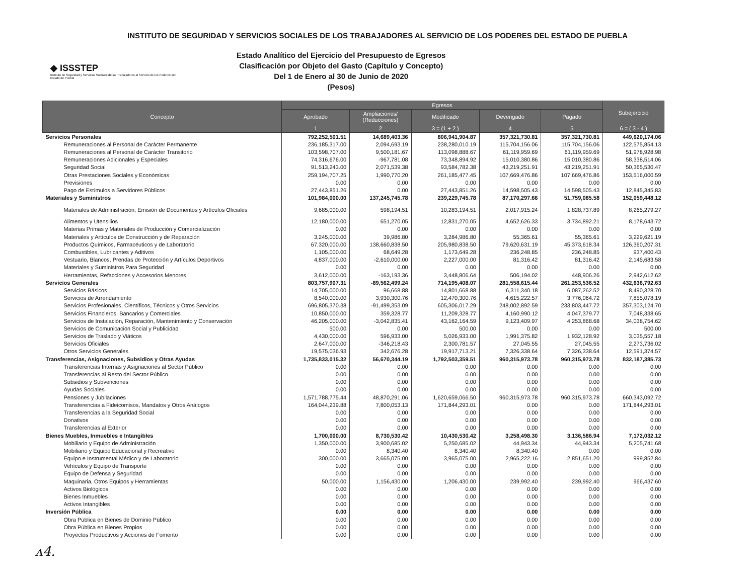INSTITUTO DE SEGURIDAD Y SERVICIOS SOCIALES DE LOS TRABAJADORES AL SERVICIO DE LOS PODERES DEL ESTADO DE PUEBLA
◆ ISSSTEP
Instituto de Seguridad y Servicios Sociales de los Trabajadores al Servicio de los Poderes del Estado de Puebla
Estado Analítico del Ejercicio del Presupuesto de Egresos
Clasificación por Objeto del Gasto (Capítulo y Concepto)
Del 1 de Enero al 30 de Junio de 2020
(Pesos)
| Concepto | Egresos | | | | | Subejercicio |
| --- | --- | --- | --- | --- | --- | --- |
| | Aprobado | Ampliaciones/ (Reducciones) | Modificado | Devengado | Pagado | |
| | 1 | 2 | 3 = (1 + 2 ) | 4 | 5 | 6 = ( 3 - 4 ) |
| Servicios Personales | 792,252,501.51 | 14,689,403.36 | 806,941,904.87 | 357,321,730.81 | 357,321,730.81 | 449,620,174.06 |
| Remuneraciones al Personal de Carácter Permanente | 236,185,317.00 | 2,094,693.19 | 238,280,010.19 | 115,704,156.06 | 115,704,156.06 | 122,575,854.13 |
| Remuneraciones al Personal de Carácter Transitorio | 103,598,707.00 | 9,500,181.67 | 113,098,888.67 | 61,119,959.69 | 61,119,959.69 | 51,978,928.98 |
| Remuneraciones Adicionales y Especiales | 74,316,676.00 | -967,781.08 | 73,348,894.92 | 15,010,380.86 | 15,010,380.86 | 58,338,514.06 |
| Seguridad Social | 91,513,243.00 | 2,071,539.38 | 93,584,782.38 | 43,219,251.91 | 43,219,251.91 | 50,365,530.47 |
| Otras Prestaciones Sociales y Económicas | 259,194,707.25 | 1,990,770.20 | 261,185,477.45 | 107,669,476.86 | 107,669,476.86 | 153,516,000.59 |
| Previsiones | 0.00 | 0.00 | 0.00 | 0.00 | 0.00 | 0.00 |
| Pago de Estímulos a Servidores Públicos | 27,443,851.26 | 0.00 | 27,443,851.26 | 14,598,505.43 | 14,598,505.43 | 12,845,345.83 |
| Materiales y Suministros | 101,984,000.00 | 137,245,745.78 | 239,229,745.78 | 87,170,297.66 | 51,759,085.58 | 152,059,448.12 |
| Materiales de Administración, Emisión de Documentos y Artículos Oficiales | 9,685,000.00 | 598,194.51 | 10,283,194.51 | 2,017,915.24 | 1,828,737.89 | 8,265,279.27 |
| Alimentos y Utensilios | 12,180,000.00 | 651,270.05 | 12,831,270.05 | 4,652,626.33 | 3,734,892.21 | 8,178,643.72 |
| Materias Primas y Materiales de Producción y Comercialización | 0.00 | 0.00 | 0.00 | 0.00 | 0.00 | 0.00 |
| Materiales y Artículos de Construcción y de Reparación | 3,245,000.00 | 39,986.80 | 3,284,986.80 | 55,365.61 | 55,365.61 | 3,229,621.19 |
| Productos Químicos, Farmacéuticos y de Laboratorio | 67,320,000.00 | 138,660,838.50 | 205,980,838.50 | 79,620,631.19 | 45,373,618.34 | 126,360,207.31 |
| Combustibles, Lubricantes y Aditivos | 1,105,000.00 | 68,649.28 | 1,173,649.28 | 236,248.85 | 236,248.85 | 937,400.43 |
| Vestuario, Blancos, Prendas de Protección y Artículos Deportivos | 4,837,000.00 | -2,610,000.00 | 2,227,000.00 | 81,316.42 | 81,316.42 | 2,145,683.58 |
| Materiales y Suministros Para Seguridad | 0.00 | 0.00 | 0.00 | 0.00 | 0.00 | 0.00 |
| Herramientas, Refacciones y Accesorios Menores | 3,612,000.00 | -163,193.36 | 3,448,806.64 | 506,194.02 | 448,906.26 | 2,942,612.62 |
| Servicios Generales | 803,757,907.31 | -89,562,499.24 | 714,195,408.07 | 281,558,615.44 | 261,253,536.52 | 432,636,792.63 |
| Servicios Básicos | 14,705,000.00 | 96,668.88 | 14,801,668.88 | 6,311,340.18 | 6,087,262.52 | 8,490,328.70 |
| Servicios de Arrendamiento | 8,540,000.00 | 3,930,300.76 | 12,470,300.76 | 4,615,222.57 | 3,776,064.72 | 7,855,078.19 |
| Servicios Profesionales, Científicos, Técnicos y Otros Servicios | 696,805,370.38 | -91,499,353.09 | 605,306,017.29 | 248,002,892.59 | 233,803,447.72 | 357,303,124.70 |
| Servicios Financieros, Bancarios y Comerciales | 10,850,000.00 | 359,328.77 | 11,209,328.77 | 4,160,990.12 | 4,047,379.77 | 7,048,338.65 |
| Servicios de Instalación, Reparación, Mantenimiento y Conservación | 46,205,000.00 | -3,042,835.41 | 43,162,164.59 | 9,123,409.97 | 4,253,868.68 | 34,038,754.62 |
| Servicios de Comunicación Social y Publicidad | 500.00 | 0.00 | 500.00 | 0.00 | 0.00 | 500.00 |
| Servicios de Traslado y Viáticos | 4,430,000.00 | 596,933.00 | 5,026,933.00 | 1,991,375.82 | 1,932,128.92 | 3,035,557.18 |
| Servicios Oficiales | 2,647,000.00 | -346,218.43 | 2,300,781.57 | 27,045.55 | 27,045.55 | 2,273,736.02 |
| Otros Servicios Generales | 19,575,036.93 | 342,676.28 | 19,917,713.21 | 7,326,338.64 | 7,326,338.64 | 12,591,374.57 |
| Transferencias, Asignaciones, Subsidios y Otras Ayudas | 1,735,833,015.32 | 56,670,344.19 | 1,792,503,359.51 | 960,315,973.78 | 960,315,973.78 | 832,187,385.73 |
| Transferencias Internas y Asignaciones al Sector Público | 0.00 | 0.00 | 0.00 | 0.00 | 0.00 | 0.00 |
| Transferencias al Resto del Sector Público | 0.00 | 0.00 | 0.00 | 0.00 | 0.00 | 0.00 |
| Subsidios y Subvenciones | 0.00 | 0.00 | 0.00 | 0.00 | 0.00 | 0.00 |
| Ayudas Sociales | 0.00 | 0.00 | 0.00 | 0.00 | 0.00 | 0.00 |
| Pensiones y Jubilaciones | 1,571,788,775.44 | 48,870,291.06 | 1,620,659,066.50 | 960,315,973.78 | 960,315,973.78 | 660,343,092.72 |
| Transferencias a Fideicomisos, Mandatos y Otros Análogos | 164,044,239.88 | 7,800,053.13 | 171,844,293.01 | 0.00 | 0.00 | 171,844,293.01 |
| Transferencias a la Seguridad Social | 0.00 | 0.00 | 0.00 | 0.00 | 0.00 | 0.00 |
| Donativos | 0.00 | 0.00 | 0.00 | 0.00 | 0.00 | 0.00 |
| Transferencias al Exterior | 0.00 | 0.00 | 0.00 | 0.00 | 0.00 | 0.00 |
| Bienes Muebles, Inmuebles e Intangibles | 1,700,000.00 | 8,730,530.42 | 10,430,530.42 | 3,258,498.30 | 3,136,586.94 | 7,172,032.12 |
| Mobiliario y Equipo de Administración | 1,350,000.00 | 3,900,685.02 | 5,250,685.02 | 44,943.34 | 44,943.34 | 5,205,741.68 |
| Mobiliario y Equipo Educacional y Recreativo | 0.00 | 8,340.40 | 8,340.40 | 8,340.40 | 0.00 | 0.00 |
| Equipo e Instrumental Médico y de Laboratorio | 300,000.00 | 3,665,075.00 | 3,965,075.00 | 2,965,222.16 | 2,851,651.20 | 999,852.84 |
| Vehículos y Equipo de Transporte | 0.00 | 0.00 | 0.00 | 0.00 | 0.00 | 0.00 |
| Equipo de Defensa y Seguridad | 0.00 | 0.00 | 0.00 | 0.00 | 0.00 | 0.00 |
| Maquinaria, Otros Equipos y Herramientas | 50,000.00 | 1,156,430.00 | 1,206,430.00 | 239,992.40 | 239,992.40 | 966,437.60 |
| Activos Biológicos | 0.00 | 0.00 | 0.00 | 0.00 | 0.00 | 0.00 |
| Bienes Inmuebles | 0.00 | 0.00 | 0.00 | 0.00 | 0.00 | 0.00 |
| Activos Intangibles | 0.00 | 0.00 | 0.00 | 0.00 | 0.00 | 0.00 |
| Inversión Pública | 0.00 | 0.00 | 0.00 | 0.00 | 0.00 | 0.00 |
| Obra Pública en Bienes de Dominio Público | 0.00 | 0.00 | 0.00 | 0.00 | 0.00 | 0.00 |
| Obra Pública en Bienes Propios | 0.00 | 0.00 | 0.00 | 0.00 | 0.00 | 0.00 |
| Proyectos Productivos y Acciones de Fomento | 0.00 | 0.00 | 0.00 | 0.00 | 0.00 | 0.00 |
ᴧ4.